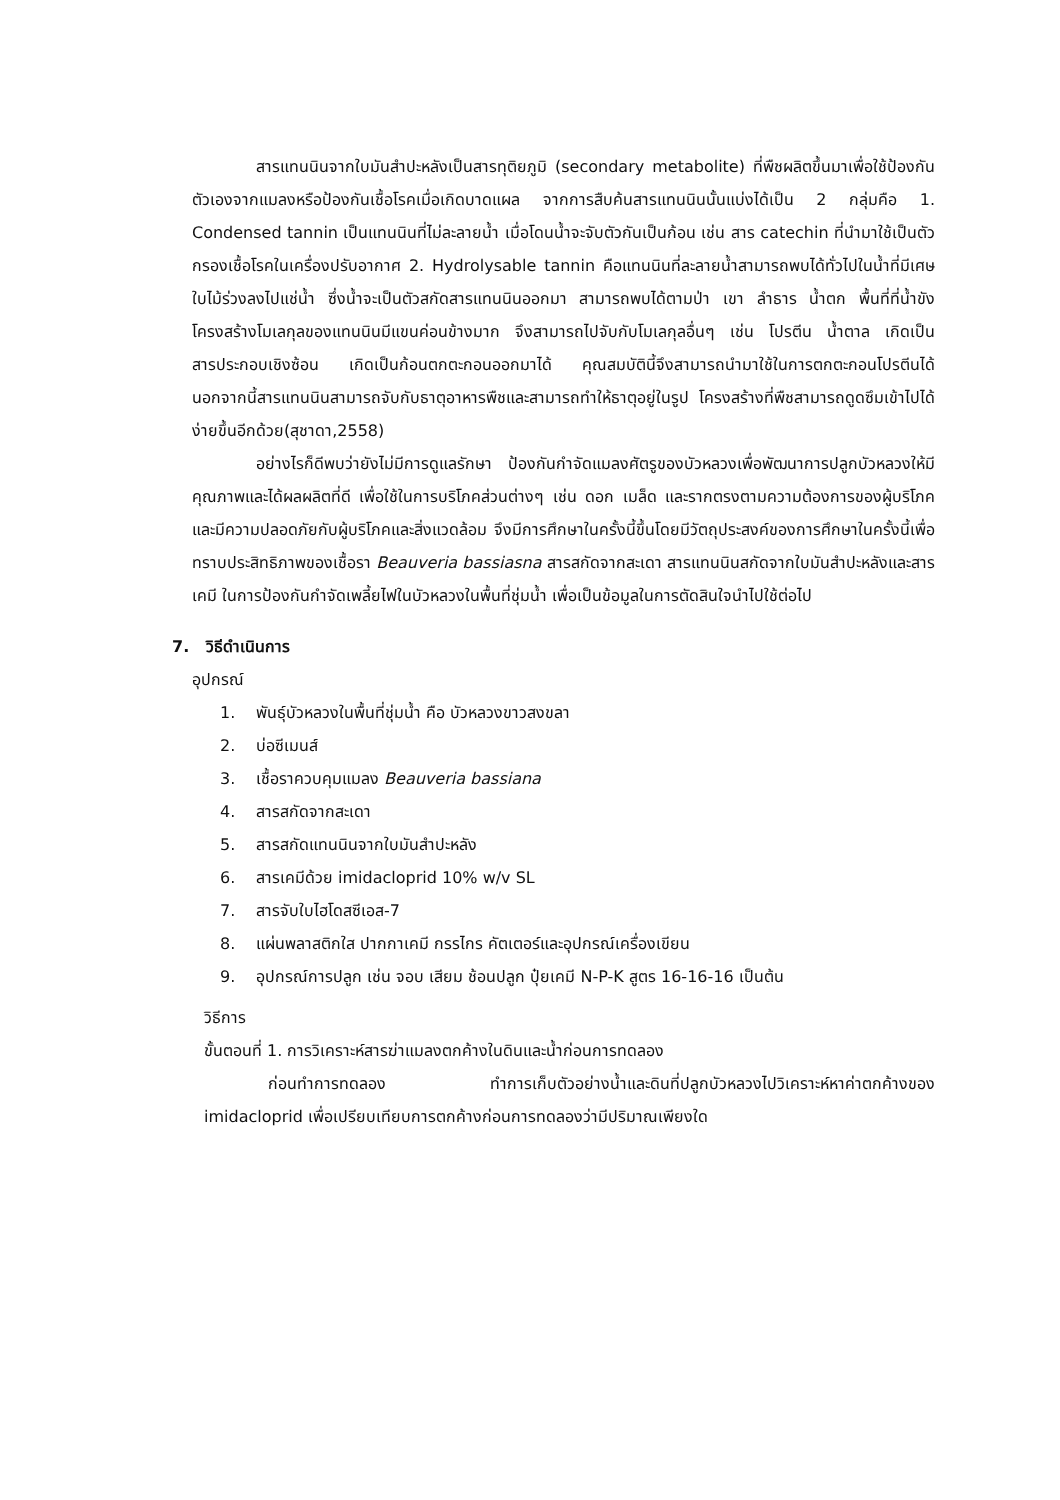สารแทนนินจากใบมันสำปะหลังเป็นสารทุติยภูมิ (secondary metabolite) ที่พืชผลิตขึ้นมาเพื่อใช้ป้องกันตัวเองจากแมลงหรือป้องกันเชื้อโรคเมื่อเกิดบาดแผล จากการสืบค้นสารแทนนินนั้นแบ่งได้เป็น 2 กลุ่มคือ 1. Condensed tannin เป็นแทนนินที่ไม่ละลายน้ำ เมื่อโดนน้ำจะจับตัวกันเป็นก้อน เช่น สาร catechin ที่นำมาใช้เป็นตัวกรองเชื้อโรคในเครื่องปรับอากาศ 2. Hydrolysable tannin คือแทนนินที่ละลายน้ำสามารถพบได้ทั่วไปในน้ำที่มีเศษใบไม้ร่วงลงไปแช่น้ำ ซึ่งน้ำจะเป็นตัวสกัดสารแทนนินออกมา สามารถพบได้ตามป่า เขา ลำธาร น้ำตก พื้นที่ที่น้ำขัง โครงสร้างโมเลกุลของแทนนินมีแขนค่อนข้างมาก จึงสามารถไปจับกับโมเลกุลอื่นๆ เช่น โปรตีน น้ำตาล เกิดเป็นสารประกอบเชิงซ้อน เกิดเป็นก้อนตกตะกอนออกมาได้ คุณสมบัตินี้จึงสามารถนำมาใช้ในการตกตะกอนโปรตีนได้ นอกจากนี้สารแทนนินสามารถจับกับธาตุอาหารพืชและสามารถทำให้ธาตุอยู่ในรูป โครงสร้างที่พืชสามารถดูดซึมเข้าไปได้ง่ายขึ้นอีกด้วย(สุชาดา,2558)
อย่างไรก็ดีพบว่ายังไม่มีการดูแลรักษา ป้องกันกำจัดแมลงศัตรูของบัวหลวงเพื่อพัฒนาการปลูกบัวหลวงให้มีคุณภาพและได้ผลผลิตที่ดี เพื่อใช้ในการบริโภคส่วนต่างๆ เช่น ดอก เมล็ด และรากตรงตามความต้องการของผู้บริโภคและมีความปลอดภัยกับผู้บริโภคและสิ่งแวดล้อม จึงมีการศึกษาในครั้งนี้ขึ้นโดยมีวัตถุประสงค์ของการศึกษาในครั้งนี้เพื่อทราบประสิทธิภาพของเชื้อรา Beauveria bassiasna สารสกัดจากสะเดา สารแทนนินสกัดจากใบมันสำปะหลังและสารเคมี ในการป้องกันกำจัดเพลี้ยไฟในบัวหลวงในพื้นที่ชุ่มน้ำ เพื่อเป็นข้อมูลในการตัดสินใจนำไปใช้ต่อไป
7. วิธีดำเนินการ
อุปกรณ์
1. พันธุ์บัวหลวงในพื้นที่ชุ่มน้ำ คือ บัวหลวงขาวสงขลา
2. บ่อซีเมนส์
3. เชื้อราควบคุมแมลง Beauveria bassiana
4. สารสกัดจากสะเดา
5. สารสกัดแทนนินจากใบมันสำปะหลัง
6. สารเคมีด้วย imidacloprid 10% w/v SL
7. สารจับใบไฮโดสซีเอส-7
8. แผ่นพลาสติกใส ปากกาเคมี กรรไกร คัตเตอร์และอุปกรณ์เครื่องเขียน
9. อุปกรณ์การปลูก เช่น จอบ เสียม ช้อนปลูก ปุ๋ยเคมี N-P-K สูตร 16-16-16 เป็นต้น
วิธีการ
ขั้นตอนที่ 1. การวิเคราะห์สารฆ่าแมลงตกค้างในดินและน้ำก่อนการทดลอง
ก่อนทำการทดลอง ทำการเก็บตัวอย่างน้ำและดินที่ปลูกบัวหลวงไปวิเคราะห์หาค่าตกค้างของ imidacloprid เพื่อเปรียบเทียบการตกค้างก่อนการทดลองว่ามีปริมาณเพียงใด